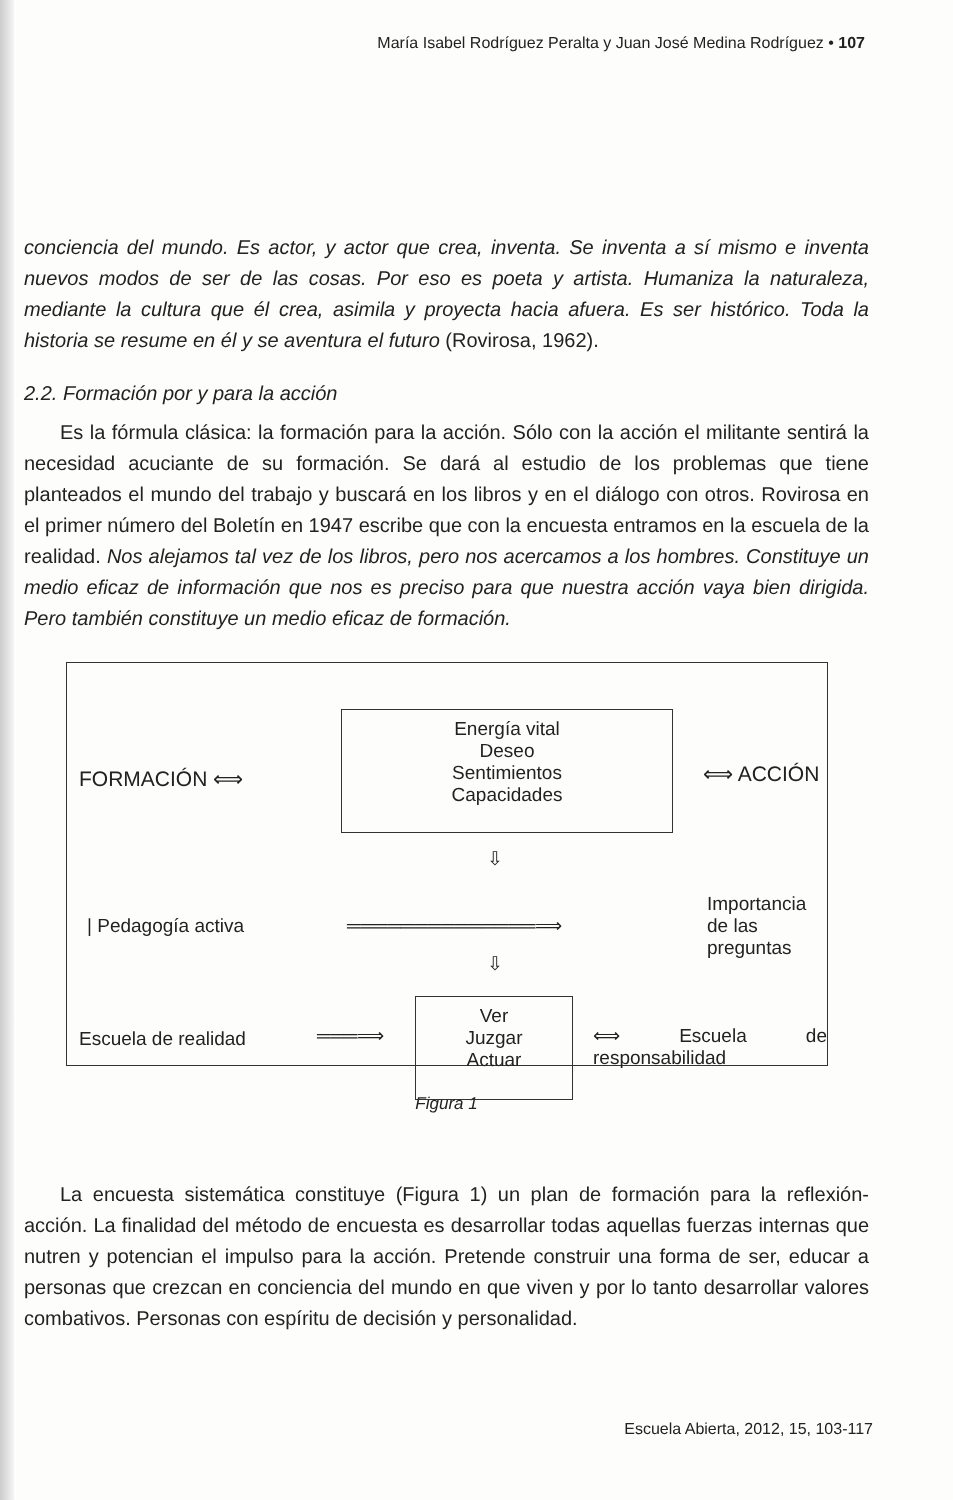María Isabel Rodríguez Peralta y Juan José Medina Rodríguez • 107
conciencia del mundo. Es actor, y actor que crea, inventa. Se inventa a sí mismo e inventa nuevos modos de ser de las cosas. Por eso es poeta y artista. Humaniza la naturaleza, mediante la cultura que él crea, asimila y proyecta hacia afuera. Es ser histórico. Toda la historia se resume en él y se aventura el futuro (Rovirosa, 1962).
2.2. Formación por y para la acción
Es la fórmula clásica: la formación para la acción. Sólo con la acción el militante sentirá la necesidad acuciante de su formación. Se dará al estudio de los problemas que tiene planteados el mundo del trabajo y buscará en los libros y en el diálogo con otros. Rovirosa en el primer número del Boletín en 1947 escribe que con la encuesta entramos en la escuela de la realidad. Nos alejamos tal vez de los libros, pero nos acercamos a los hombres. Constituye un medio eficaz de información que nos es preciso para que nuestra acción vaya bien dirigida. Pero también constituye un medio eficaz de formación.
FORMACIÓN ⟺
Energía vital
Deseo
Sentimientos
Capacidades
⟺ ACCIÓN
⇩
| Pedagogía activa ══════════════⟹
Importancia de las
preguntas
⇩
Escuela de realidad ═══⟹
Ver
Juzgar
Actuar
⟺ Escuela de responsabilidad
Figura 1
La encuesta sistemática constituye (Figura 1) un plan de formación para la reflexión-acción. La finalidad del método de encuesta es desarrollar todas aquellas fuerzas internas que nutren y potencian el impulso para la acción. Pretende construir una forma de ser, educar a personas que crezcan en conciencia del mundo en que viven y por lo tanto desarrollar valores combativos. Personas con espíritu de decisión y personalidad.
Escuela Abierta, 2012, 15, 103-117